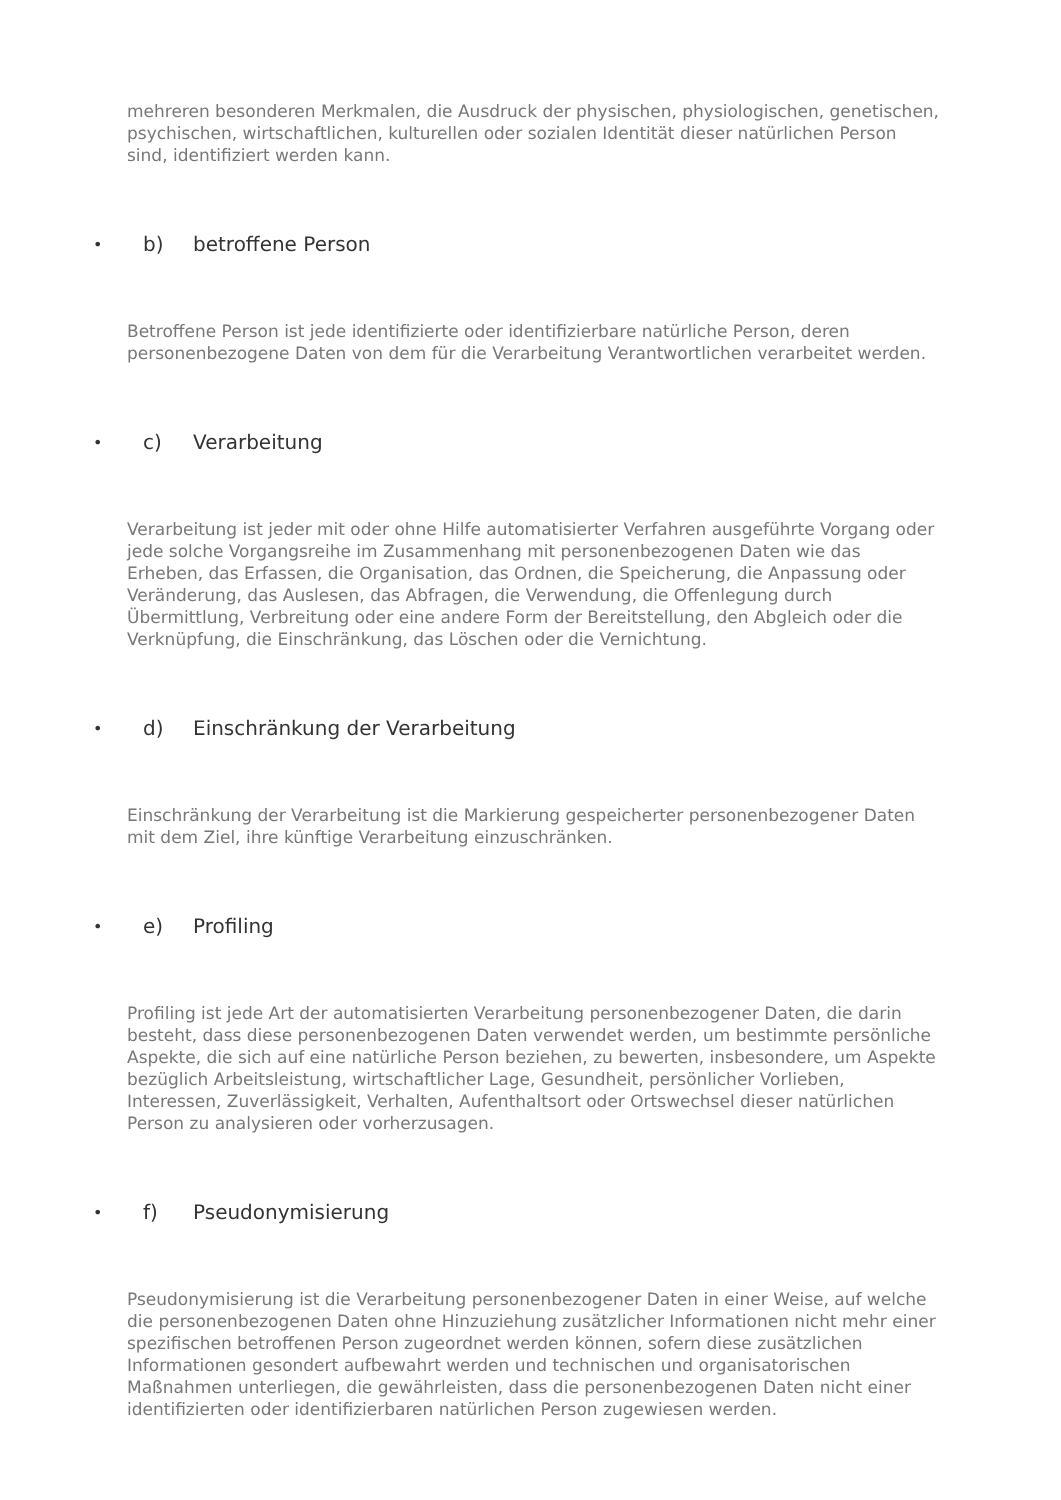mehreren besonderen Merkmalen, die Ausdruck der physischen, physiologischen, genetischen, psychischen, wirtschaftlichen, kulturellen oder sozialen Identität dieser natürlichen Person sind, identifiziert werden kann.
• b) betroffene Person
Betroffene Person ist jede identifizierte oder identifizierbare natürliche Person, deren personenbezogene Daten von dem für die Verarbeitung Verantwortlichen verarbeitet werden.
• c) Verarbeitung
Verarbeitung ist jeder mit oder ohne Hilfe automatisierter Verfahren ausgeführte Vorgang oder jede solche Vorgangsreihe im Zusammenhang mit personenbezogenen Daten wie das Erheben, das Erfassen, die Organisation, das Ordnen, die Speicherung, die Anpassung oder Veränderung, das Auslesen, das Abfragen, die Verwendung, die Offenlegung durch Übermittlung, Verbreitung oder eine andere Form der Bereitstellung, den Abgleich oder die Verknüpfung, die Einschränkung, das Löschen oder die Vernichtung.
• d) Einschränkung der Verarbeitung
Einschränkung der Verarbeitung ist die Markierung gespeicherter personenbezogener Daten mit dem Ziel, ihre künftige Verarbeitung einzuschränken.
• e) Profiling
Profiling ist jede Art der automatisierten Verarbeitung personenbezogener Daten, die darin besteht, dass diese personenbezogenen Daten verwendet werden, um bestimmte persönliche Aspekte, die sich auf eine natürliche Person beziehen, zu bewerten, insbesondere, um Aspekte bezüglich Arbeitsleistung, wirtschaftlicher Lage, Gesundheit, persönlicher Vorlieben, Interessen, Zuverlässigkeit, Verhalten, Aufenthaltsort oder Ortswechsel dieser natürlichen Person zu analysieren oder vorherzusagen.
• f) Pseudonymisierung
Pseudonymisierung ist die Verarbeitung personenbezogener Daten in einer Weise, auf welche die personenbezogenen Daten ohne Hinzuziehung zusätzlicher Informationen nicht mehr einer spezifischen betroffenen Person zugeordnet werden können, sofern diese zusätzlichen Informationen gesondert aufbewahrt werden und technischen und organisatorischen Maßnahmen unterliegen, die gewährleisten, dass die personenbezogenen Daten nicht einer identifizierten oder identifizierbaren natürlichen Person zugewiesen werden.